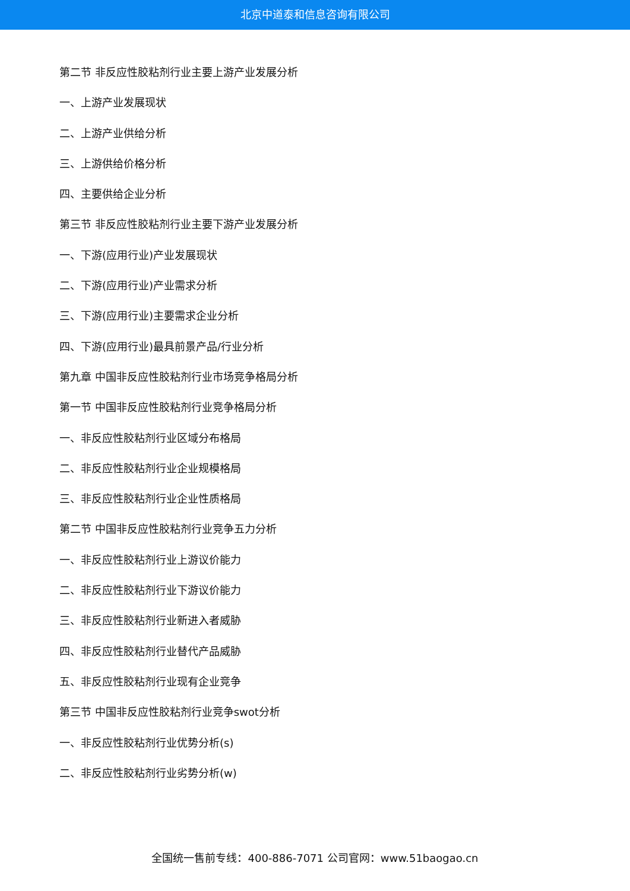北京中道泰和信息咨询有限公司
第二节 非反应性胶粘剂行业主要上游产业发展分析
一、上游产业发展现状
二、上游产业供给分析
三、上游供给价格分析
四、主要供给企业分析
第三节 非反应性胶粘剂行业主要下游产业发展分析
一、下游(应用行业)产业发展现状
二、下游(应用行业)产业需求分析
三、下游(应用行业)主要需求企业分析
四、下游(应用行业)最具前景产品/行业分析
第九章 中国非反应性胶粘剂行业市场竞争格局分析
第一节 中国非反应性胶粘剂行业竞争格局分析
一、非反应性胶粘剂行业区域分布格局
二、非反应性胶粘剂行业企业规模格局
三、非反应性胶粘剂行业企业性质格局
第二节 中国非反应性胶粘剂行业竞争五力分析
一、非反应性胶粘剂行业上游议价能力
二、非反应性胶粘剂行业下游议价能力
三、非反应性胶粘剂行业新进入者威胁
四、非反应性胶粘剂行业替代产品威胁
五、非反应性胶粘剂行业现有企业竞争
第三节 中国非反应性胶粘剂行业竞争swot分析
一、非反应性胶粘剂行业优势分析(s)
二、非反应性胶粘剂行业劣势分析(w)
全国统一售前专线：400-886-7071 公司官网：www.51baogao.cn